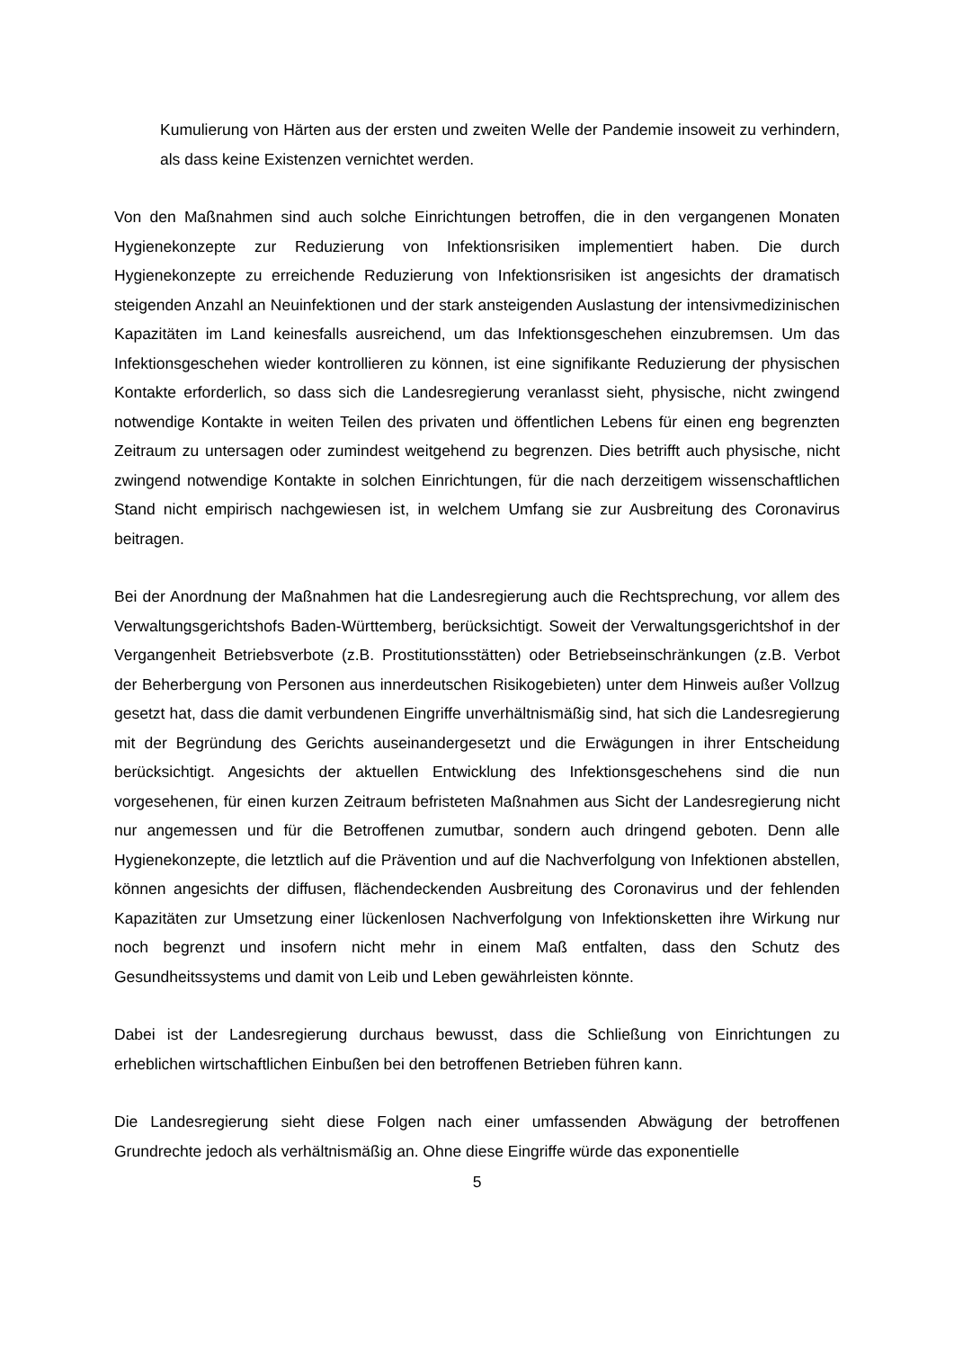Kumulierung von Härten aus der ersten und zweiten Welle der Pandemie insoweit zu verhindern, als dass keine Existenzen vernichtet werden.
Von den Maßnahmen sind auch solche Einrichtungen betroffen, die in den vergangenen Monaten Hygienekonzepte zur Reduzierung von Infektionsrisiken implementiert haben. Die durch Hygienekonzepte zu erreichende Reduzierung von Infektionsrisiken ist angesichts der dramatisch steigenden Anzahl an Neuinfektionen und der stark ansteigenden Auslastung der intensivmedizinischen Kapazitäten im Land keinesfalls ausreichend, um das Infektionsgeschehen einzubremsen. Um das Infektionsgeschehen wieder kontrollieren zu können, ist eine signifikante Reduzierung der physischen Kontakte erforderlich, so dass sich die Landesregierung veranlasst sieht, physische, nicht zwingend notwendige Kontakte in weiten Teilen des privaten und öffentlichen Lebens für einen eng begrenzten Zeitraum zu untersagen oder zumindest weitgehend zu begrenzen. Dies betrifft auch physische, nicht zwingend notwendige Kontakte in solchen Einrichtungen, für die nach derzeitigem wissenschaftlichen Stand nicht empirisch nachgewiesen ist, in welchem Umfang sie zur Ausbreitung des Coronavirus beitragen.
Bei der Anordnung der Maßnahmen hat die Landesregierung auch die Rechtsprechung, vor allem des Verwaltungsgerichtshofs Baden-Württemberg, berücksichtigt. Soweit der Verwaltungsgerichtshof in der Vergangenheit Betriebsverbote (z.B. Prostitutionsstätten) oder Betriebseinschränkungen (z.B. Verbot der Beherbergung von Personen aus innerdeutschen Risikogebieten) unter dem Hinweis außer Vollzug gesetzt hat, dass die damit verbundenen Eingriffe unverhältnismäßig sind, hat sich die Landesregierung mit der Begründung des Gerichts auseinandergesetzt und die Erwägungen in ihrer Entscheidung berücksichtigt. Angesichts der aktuellen Entwicklung des Infektionsgeschehens sind die nun vorgesehenen, für einen kurzen Zeitraum befristeten Maßnahmen aus Sicht der Landesregierung nicht nur angemessen und für die Betroffenen zumutbar, sondern auch dringend geboten. Denn alle Hygienekonzepte, die letztlich auf die Prävention und auf die Nachverfolgung von Infektionen abstellen, können angesichts der diffusen, flächendeckenden Ausbreitung des Coronavirus und der fehlenden Kapazitäten zur Umsetzung einer lückenlosen Nachverfolgung von Infektionsketten ihre Wirkung nur noch begrenzt und insofern nicht mehr in einem Maß entfalten, dass den Schutz des Gesundheitssystems und damit von Leib und Leben gewährleisten könnte.
Dabei ist der Landesregierung durchaus bewusst, dass die Schließung von Einrichtungen zu erheblichen wirtschaftlichen Einbußen bei den betroffenen Betrieben führen kann.
Die Landesregierung sieht diese Folgen nach einer umfassenden Abwägung der betroffenen Grundrechte jedoch als verhältnismäßig an. Ohne diese Eingriffe würde das exponentielle
5